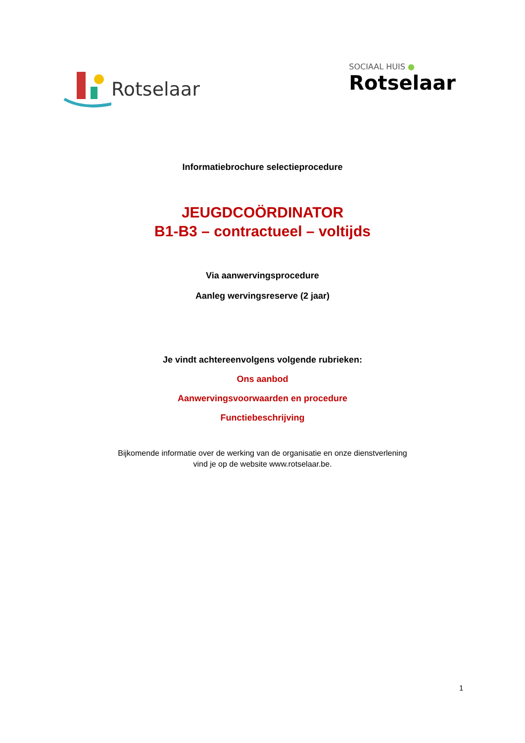Rotselaar
SOCIAAL HUIS ●
Rotselaar
Informatiebrochure selectieprocedure
JEUGDCOÖRDINATOR
B1-B3 – contractueel – voltijds
Via aanwervingsprocedure
Aanleg wervingsreserve (2 jaar)
Je vindt achtereenvolgens volgende rubrieken:
Ons aanbod
Aanwervingsvoorwaarden en procedure
Functiebeschrijving
Bijkomende informatie over de werking van de organisatie en onze dienstverlening
vind je op de website www.rotselaar.be.
1